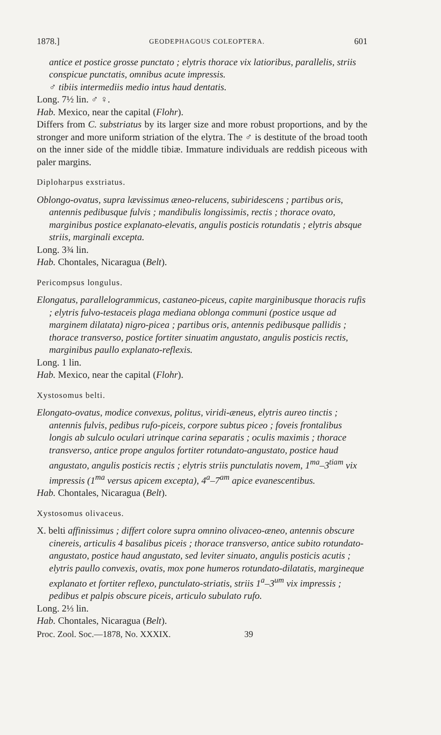1878.] GEODEPHAGOUS COLEOPTERA. 601
antice et postice grosse punctato ; elytris thorace vix latioribus, parallelis, striis conspicue punctatis, omnibus acute impressis.
♂ tibiis intermediis medio intus haud dentatis.
Long. 7½ lin. ♂ ♀.
Hab. Mexico, near the capital (Flohr).
Differs from C. substriatus by its larger size and more robust proportions, and by the stronger and more uniform striation of the elytra. The ♂ is destitute of the broad tooth on the inner side of the middle tibiæ. Immature individuals are reddish piceous with paler margins.
Diploharpus exstriatus.
Oblongo-ovatus, supra lævissimus æneo-relucens, subiridescens ; partibus oris, antennis pedibusque fulvis ; mandibulis longissimis, rectis ; thorace ovato, marginibus postice explanato-elevatis, angulis posticis rotundatis ; elytris absque striis, marginali excepta.
Long. 3¾ lin.
Hab. Chontales, Nicaragua (Belt).
Pericompsus longulus.
Elongatus, parallelogrammicus, castaneo-piceus, capite marginibusque thoracis rufis ; elytris fulvo-testaceis plaga mediana oblonga communi (postice usque ad marginem dilatata) nigro-picea ; partibus oris, antennis pedibusque pallidis ; thorace transverso, postice fortiter sinuatim angustato, angulis posticis rectis, marginibus paullo explanato-reflexis.
Long. 1 lin.
Hab. Mexico, near the capital (Flohr).
Xystosomus belti.
Elongato-ovatus, modice convexus, politus, viridi-æneus, elytris aureo tinctis ; antennis fulvis, pedibus rufo-piceis, corpore subtus piceo ; foveis frontalibus longis ab sulculo oculari utrinque carina separatis ; oculis maximis ; thorace transverso, antice prope angulos fortiter rotundato-angustato, postice haud angustato, angulis posticis rectis ; elytris striis punctulatis novem, 1<sup>ma</sup>–3<sup>tiam</sup> vix impressis (1<sup>ma</sup> versus apicem excepta), 4<sup>a</sup>–7<sup>am</sup> apice evanescentibus.
Hab. Chontales, Nicaragua (Belt).
Xystosomus olivaceus.
X. belti affinissimus ; differt colore supra omnino olivaceo-æneo, antennis obscure cinereis, articulis 4 basalibus piceis ; thorace transverso, antice subito rotundato-angustato, postice haud angustato, sed leviter sinuato, angulis posticis acutis ; elytris paullo convexis, ovatis, mox pone humeros rotundato-dilatatis, margineque explanato et fortiter reflexo, punctulato-striatis, striis 1<sup>a</sup>–3<sup>um</sup> vix impressis ; pedibus et palpis obscure piceis, articulo subulato rufo.
Long. 2⅓ lin.
Hab. Chontales, Nicaragua (Belt).
Proc. Zool. Soc.—1878, No. XXXIX. 39